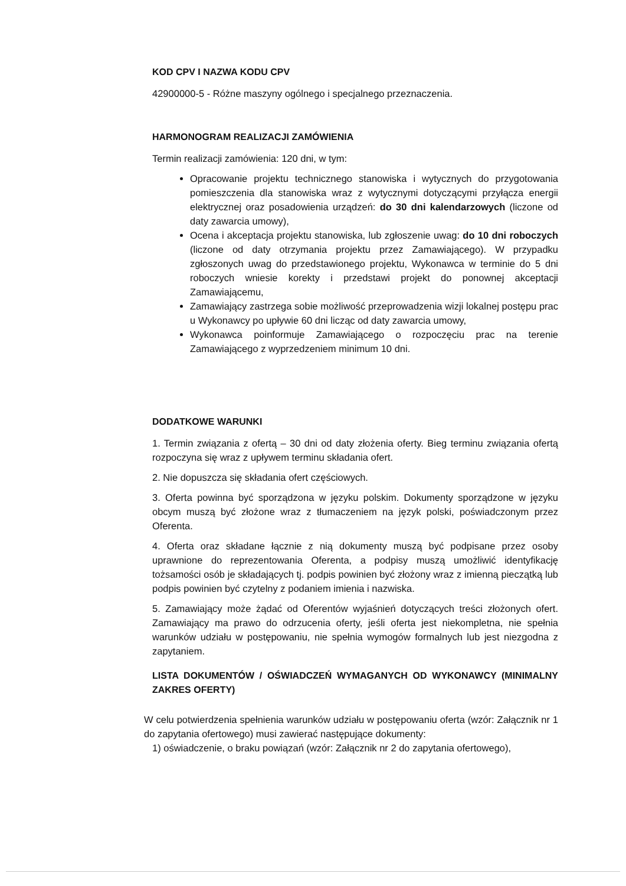KOD CPV I NAZWA KODU CPV
42900000-5 - Różne maszyny ogólnego i specjalnego przeznaczenia.
HARMONOGRAM REALIZACJI ZAMÓWIENIA
Termin realizacji zamówienia: 120 dni, w tym:
Opracowanie projektu technicznego stanowiska i wytycznych do przygotowania pomieszczenia dla stanowiska wraz z wytycznymi dotyczącymi przyłącza energii elektrycznej oraz posadowienia urządzeń: do 30 dni kalendarzowych (liczone od daty zawarcia umowy),
Ocena i akceptacja projektu stanowiska, lub zgłoszenie uwag: do 10 dni roboczych (liczone od daty otrzymania projektu przez Zamawiającego). W przypadku zgłoszonych uwag do przedstawionego projektu, Wykonawca w terminie do 5 dni roboczych wniesie korekty i przedstawi projekt do ponownej akceptacji Zamawiającemu,
Zamawiający zastrzega sobie możliwość przeprowadzenia wizji lokalnej postępu prac u Wykonawcy po upływie 60 dni licząc od daty zawarcia umowy,
Wykonawca poinformuje Zamawiającego o rozpoczęciu prac na terenie Zamawiającego z wyprzedzeniem minimum 10 dni.
DODATKOWE WARUNKI
1. Termin związania z ofertą – 30 dni od daty złożenia oferty. Bieg terminu związania ofertą rozpoczyna się wraz z upływem terminu składania ofert.
2. Nie dopuszcza się składania ofert częściowych.
3. Oferta powinna być sporządzona w języku polskim. Dokumenty sporządzone w języku obcym muszą być złożone wraz z tłumaczeniem na język polski, poświadczonym przez Oferenta.
4. Oferta oraz składane łącznie z nią dokumenty muszą być podpisane przez osoby uprawnione do reprezentowania Oferenta, a podpisy muszą umożliwić identyfikację tożsamości osób je składających tj. podpis powinien być złożony wraz z imienną pieczątką lub podpis powinien być czytelny z podaniem imienia i nazwiska.
5. Zamawiający może żądać od Oferentów wyjaśnień dotyczących treści złożonych ofert. Zamawiający ma prawo do odrzucenia oferty, jeśli oferta jest niekompletna, nie spełnia warunków udziału w postępowaniu, nie spełnia wymogów formalnych lub jest niezgodna z zapytaniem.
LISTA DOKUMENTÓW / OŚWIADCZEŃ WYMAGANYCH OD WYKONAWCY (MINIMALNY ZAKRES OFERTY)
W celu potwierdzenia spełnienia warunków udziału w postępowaniu oferta (wzór: Załącznik nr 1 do zapytania ofertowego) musi zawierać następujące dokumenty:
1) oświadczenie, o braku powiązań (wzór: Załącznik nr 2 do zapytania ofertowego),